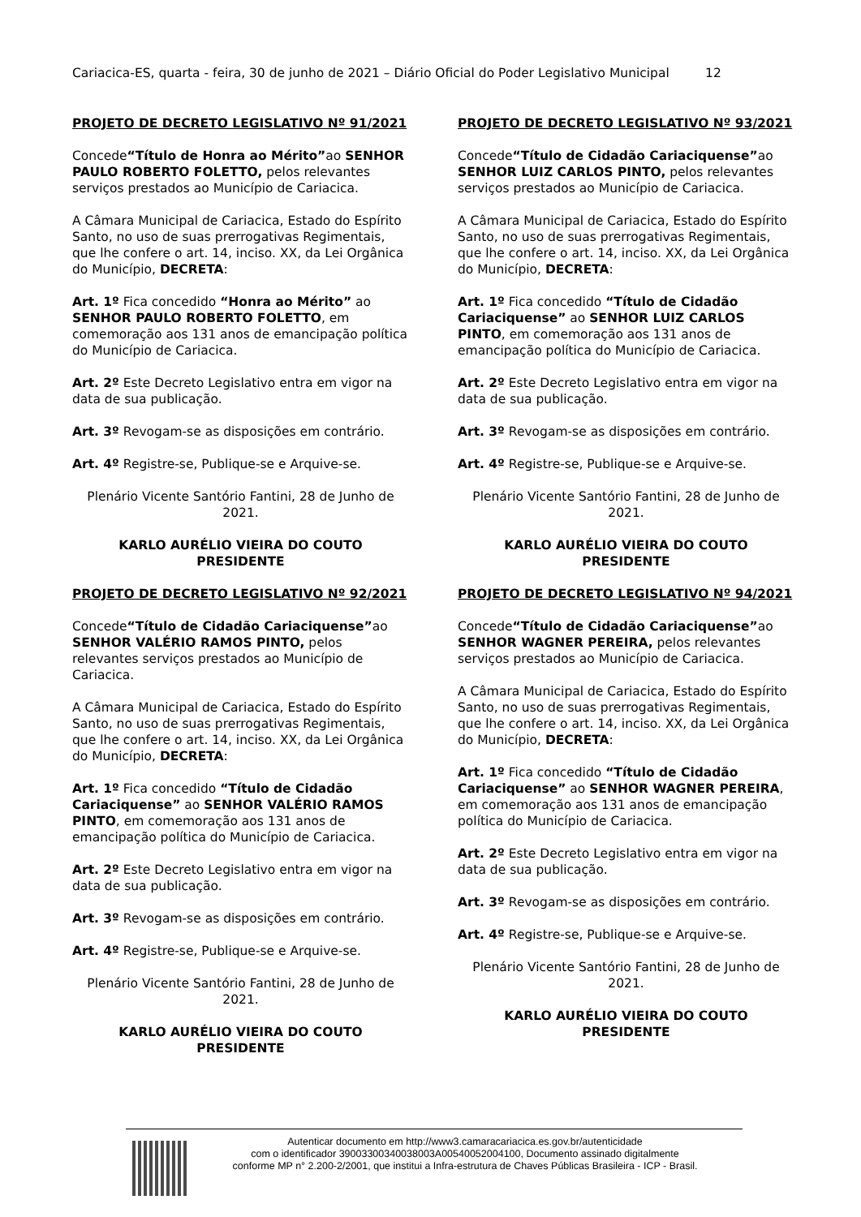Cariacica-ES, quarta - feira, 30 de junho de 2021 – Diário Oficial do Poder Legislativo Municipal 12
PROJETO DE DECRETO LEGISLATIVO Nº 91/2021
Concede“Título de Honra ao Mérito”ao SENHOR PAULO ROBERTO FOLETTO, pelos relevantes serviços prestados ao Município de Cariacica.
A Câmara Municipal de Cariacica, Estado do Espírito Santo, no uso de suas prerrogativas Regimentais, que lhe confere o art. 14, inciso. XX, da Lei Orgânica do Município, DECRETA:
Art. 1º Fica concedido “Honra ao Mérito” ao SENHOR PAULO ROBERTO FOLETTO, em comemoração aos 131 anos de emancipação política do Município de Cariacica.
Art. 2º Este Decreto Legislativo entra em vigor na data de sua publicação.
Art. 3º Revogam-se as disposições em contrário.
Art. 4º Registre-se, Publique-se e Arquive-se.
Plenário Vicente Santório Fantini, 28 de Junho de 2021.
KARLO AURÉLIO VIEIRA DO COUTO
PRESIDENTE
PROJETO DE DECRETO LEGISLATIVO Nº 92/2021
Concede“Título de Cidadão Cariaciquense”ao SENHOR VALÉRIO RAMOS PINTO, pelos relevantes serviços prestados ao Município de Cariacica.
A Câmara Municipal de Cariacica, Estado do Espírito Santo, no uso de suas prerrogativas Regimentais, que lhe confere o art. 14, inciso. XX, da Lei Orgânica do Município, DECRETA:
Art. 1º Fica concedido “Título de Cidadão Cariaciquense” ao SENHOR VALÉRIO RAMOS PINTO, em comemoração aos 131 anos de emancipação política do Município de Cariacica.
Art. 2º Este Decreto Legislativo entra em vigor na data de sua publicação.
Art. 3º Revogam-se as disposições em contrário.
Art. 4º Registre-se, Publique-se e Arquive-se.
Plenário Vicente Santório Fantini, 28 de Junho de 2021.
KARLO AURÉLIO VIEIRA DO COUTO
PRESIDENTE
PROJETO DE DECRETO LEGISLATIVO Nº 93/2021
Concede“Título de Cidadão Cariaciquense”ao SENHOR LUIZ CARLOS PINTO, pelos relevantes serviços prestados ao Município de Cariacica.
A Câmara Municipal de Cariacica, Estado do Espírito Santo, no uso de suas prerrogativas Regimentais, que lhe confere o art. 14, inciso. XX, da Lei Orgânica do Município, DECRETA:
Art. 1º Fica concedido “Título de Cidadão Cariaciquense” ao SENHOR LUIZ CARLOS PINTO, em comemoração aos 131 anos de emancipação política do Município de Cariacica.
Art. 2º Este Decreto Legislativo entra em vigor na data de sua publicação.
Art. 3º Revogam-se as disposições em contrário.
Art. 4º Registre-se, Publique-se e Arquive-se.
Plenário Vicente Santório Fantini, 28 de Junho de 2021.
KARLO AURÉLIO VIEIRA DO COUTO
PRESIDENTE
PROJETO DE DECRETO LEGISLATIVO Nº 94/2021
Concede“Título de Cidadão Cariaciquense”ao SENHOR WAGNER PEREIRA, pelos relevantes serviços prestados ao Município de Cariacica.
A Câmara Municipal de Cariacica, Estado do Espírito Santo, no uso de suas prerrogativas Regimentais, que lhe confere o art. 14, inciso. XX, da Lei Orgânica do Município, DECRETA:
Art. 1º Fica concedido “Título de Cidadão Cariaciquense” ao SENHOR WAGNER PEREIRA, em comemoração aos 131 anos de emancipação política do Município de Cariacica.
Art. 2º Este Decreto Legislativo entra em vigor na data de sua publicação.
Art. 3º Revogam-se as disposições em contrário.
Art. 4º Registre-se, Publique-se e Arquive-se.
Plenário Vicente Santório Fantini, 28 de Junho de 2021.
KARLO AURÉLIO VIEIRA DO COUTO
PRESIDENTE
Autenticar documento em http://www3.camaracariacica.es.gov.br/autenticidade
com o identificador 39003300340038003A00540052004100, Documento assinado digitalmente
conforme MP n° 2.200-2/2001, que institui a Infra-estrutura de Chaves Públicas Brasileira - ICP - Brasil.